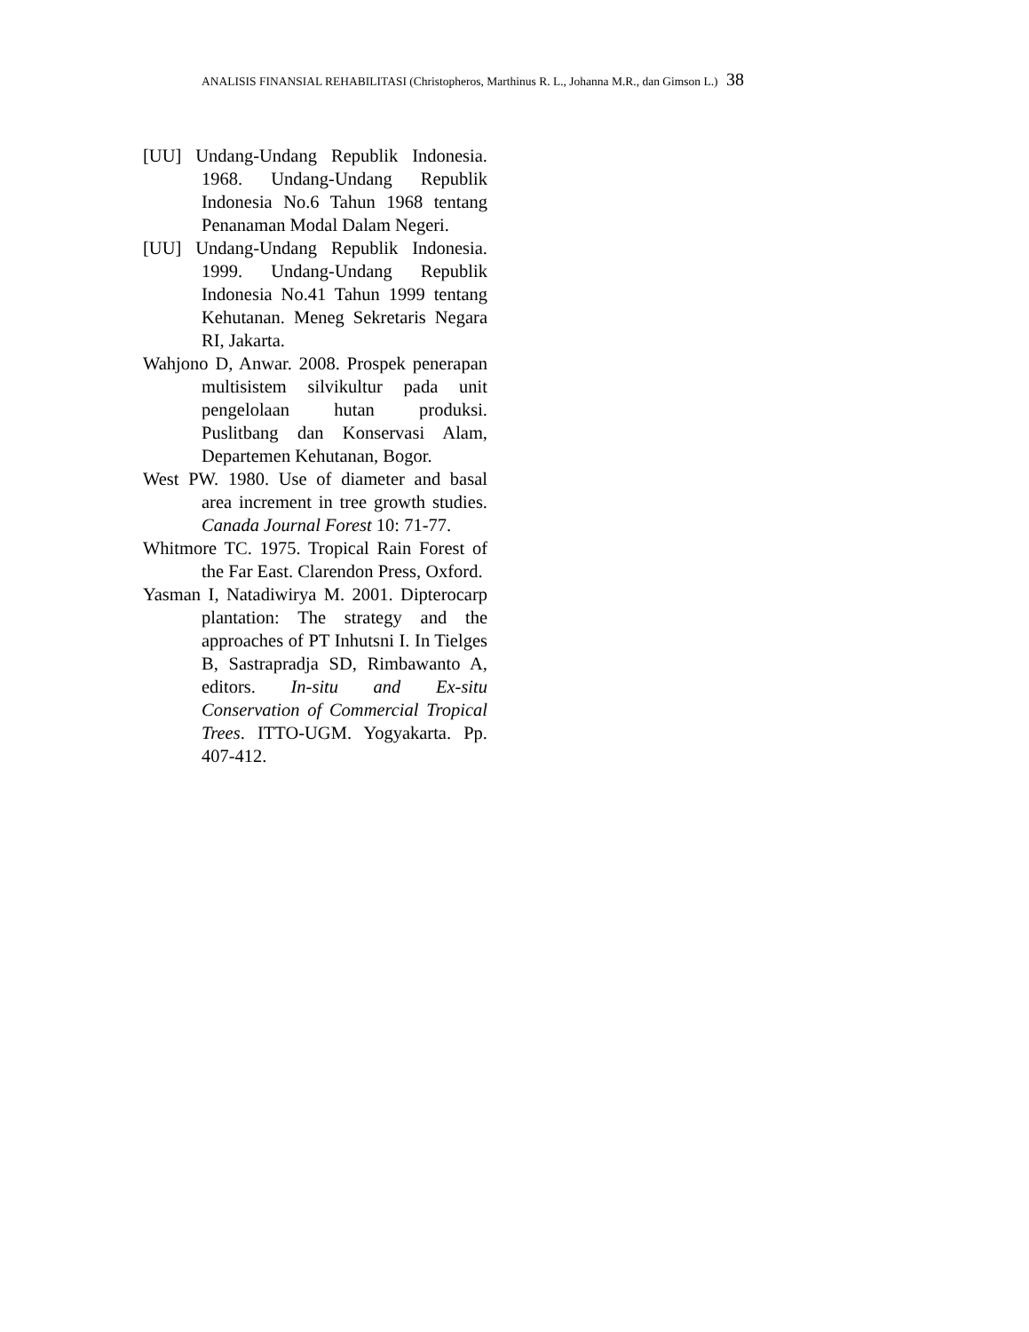ANALISIS FINANSIAL REHABILITASI (Christopheros, Marthinus R. L., Johanna M.R., dan Gimson L.) 38
[UU] Undang-Undang Republik Indonesia. 1968. Undang-Undang Republik Indonesia No.6 Tahun 1968 tentang Penanaman Modal Dalam Negeri.
[UU] Undang-Undang Republik Indonesia. 1999. Undang-Undang Republik Indonesia No.41 Tahun 1999 tentang Kehutanan. Meneg Sekretaris Negara RI, Jakarta.
Wahjono D, Anwar. 2008. Prospek penerapan multisistem silvikultur pada unit pengelolaan hutan produksi. Puslitbang dan Konservasi Alam, Departemen Kehutanan, Bogor.
West PW. 1980. Use of diameter and basal area increment in tree growth studies. Canada Journal Forest 10: 71-77.
Whitmore TC. 1975. Tropical Rain Forest of the Far East. Clarendon Press, Oxford.
Yasman I, Natadiwirya M. 2001. Dipterocarp plantation: The strategy and the approaches of PT Inhutsni I. In Tielges B, Sastrapradja SD, Rimbawanto A, editors. In-situ and Ex-situ Conservation of Commercial Tropical Trees. ITTO-UGM. Yogyakarta. Pp. 407-412.